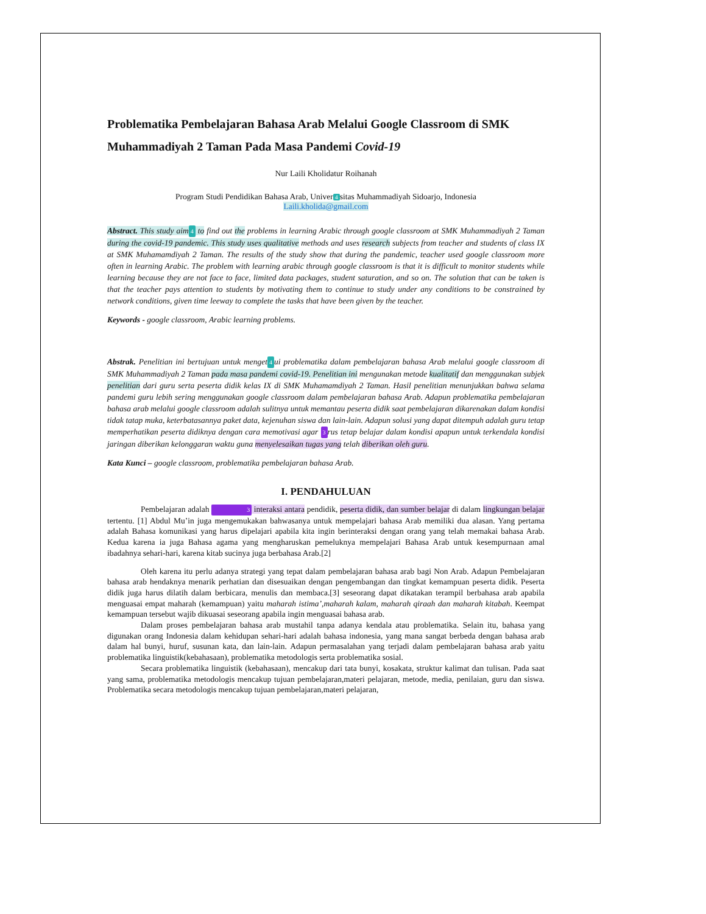Problematika Pembelajaran Bahasa Arab Melalui Google Classroom di SMK Muhammadiyah 2 Taman Pada Masa Pandemi Covid-19
Nur Laili Kholidatur Roihanah
Program Studi Pendidikan Bahasa Arab, Univer 4 sitas Muhammadiyah Sidoarjo, Indonesia
Laili.kholida@gmail.com
Abstract. This study aim 4 to find out the problems in learning Arabic through google classroom at SMK Muhammadiyah 2 Taman during the covid-19 pandemic. This study uses qualitative methods and uses research subjects from teacher and students of class IX at SMK Muhamamdiyah 2 Taman. The results of the study show that during the pandemic, teacher used google classroom more often in learning Arabic. The problem with learning arabic through google classroom is that it is difficult to monitor students while learning because they are not face to face, limited data packages, student saturation, and so on. The solution that can be taken is that the teacher pays attention to students by motivating them to continue to study under any conditions to be constrained by network conditions, given time leeway to complete the tasks that have been given by the teacher.
Keywords - google classroom, Arabic learning problems.
Abstrak. Penelitian ini bertujuan untuk menget 4 ui problematika dalam pembelajaran bahasa Arab melalui google classroom di SMK Muhammadiyah 2 Taman pada masa pandemi covid-19. Penelitian ini mengunakan metode kualitatif dan menggunakan subjek penelitian dari guru serta peserta didik kelas IX di SMK Muhamamdiyah 2 Taman. Hasil penelitian menunjukkan bahwa selama pandemi guru lebih sering menggunakan google classroom dalam pembelajaran bahasa Arab. Adapun problematika pembelajaran bahasa arab melalui google classroom adalah sulitnya untuk memantau peserta didik saat pembelajaran dikarenakan dalam kondisi tidak tatap muka, keterbatasannya paket data, kejenuhan siswa dan lain-lain. Adapun solusi yang dapat ditempuh adalah guru tetap memperhatikan peserta didiknya dengan cara memotivasi agar 3 rus tetap belajar dalam kondisi apapun untuk terkendala kondisi jaringan diberikan kelonggaran waktu guna menyelesaikan tugas yang telah diberikan oleh guru.
Kata Kunci – google classroom, problematika pembelajaran bahasa Arab.
I. PENDAHULUAN
Pembelajaran adalah 3 interaksi antara pendidik, peserta didik, dan sumber belajar di dalam lingkungan belajar tertentu. [1] Abdul Mu’in juga mengemukakan bahwasanya untuk mempelajari bahasa Arab memiliki dua alasan. Yang pertama adalah Bahasa komunikasi yang harus dipelajari apabila kita ingin berinteraksi dengan orang yang telah memakai bahasa Arab. Kedua karena ia juga Bahasa agama yang mengharuskan pemeluknya mempelajari Bahasa Arab untuk kesempurnaan amal ibadahnya sehari-hari, karena kitab sucinya juga berbahasa Arab.[2]
Oleh karena itu perlu adanya strategi yang tepat dalam pembelajaran bahasa arab bagi Non Arab. Adapun Pembelajaran bahasa arab hendaknya menarik perhatian dan disesuaikan dengan pengembangan dan tingkat kemampuan peserta didik. Peserta didik juga harus dilatih dalam berbicara, menulis dan membaca.[3] seseorang dapat dikatakan terampil berbahasa arab apabila menguasai empat maharah (kemampuan) yaitu maharah istima’,maharah kalam, maharah qiraah dan maharah kitabah. Keempat kemampuan tersebut wajib dikuasai seseorang apabila ingin menguasai bahasa arab.
Dalam proses pembelajaran bahasa arab mustahil tanpa adanya kendala atau problematika. Selain itu, bahasa yang digunakan orang Indonesia dalam kehidupan sehari-hari adalah bahasa indonesia, yang mana sangat berbeda dengan bahasa arab dalam hal bunyi, huruf, susunan kata, dan lain-lain. Adapun permasalahan yang terjadi dalam pembelajaran bahasa arab yaitu problematika linguistik(kebahasaan), problematika metodologis serta problematika sosial.
Secara problematika linguistik (kebahasaan), mencakup dari tata bunyi, kosakata, struktur kalimat dan tulisan. Pada saat yang sama, problematika metodologis mencakup tujuan pembelajaran,materi pelajaran, metode, media, penilaian, guru dan siswa. Problematika secara metodologis mencakup tujuan pembelajaran,materi pelajaran,